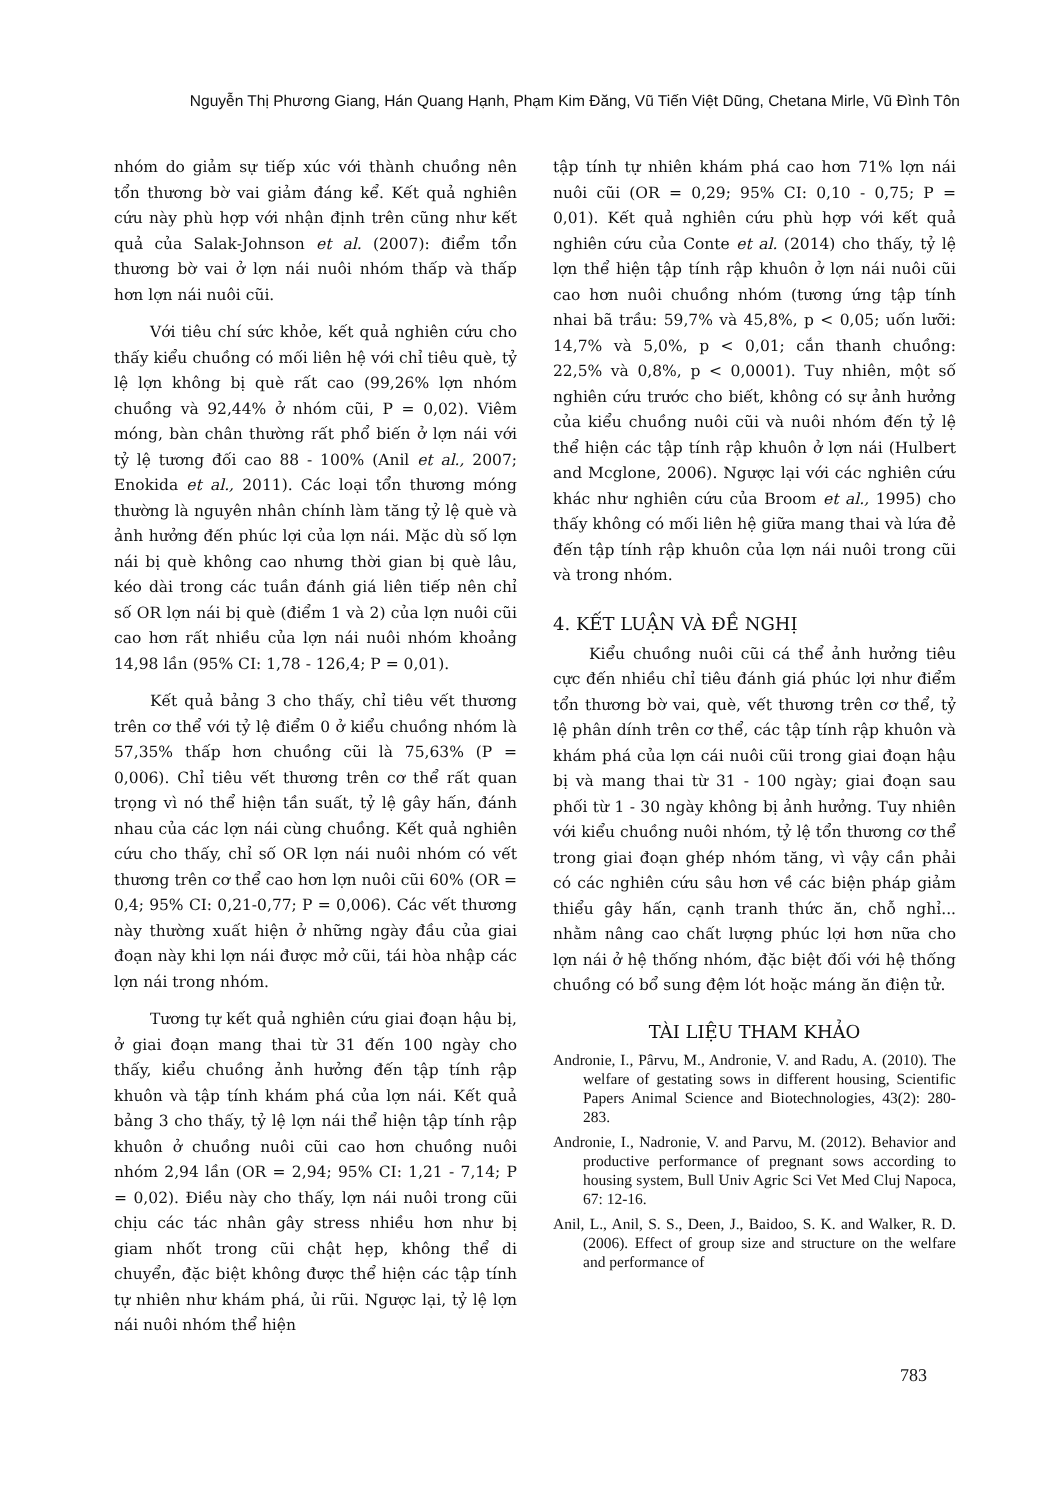Nguyễn Thị Phương Giang, Hán Quang Hạnh, Phạm Kim Đăng, Vũ Tiến Việt Dũng, Chetana Mirle, Vũ Đình Tôn
nhóm do giảm sự tiếp xúc với thành chuồng nên tổn thương bờ vai giảm đáng kể. Kết quả nghiên cứu này phù hợp với nhận định trên cũng như kết quả của Salak-Johnson et al. (2007): điểm tổn thương bờ vai ở lợn nái nuôi nhóm thấp và thấp hơn lợn nái nuôi cũi.
Với tiêu chí sức khỏe, kết quả nghiên cứu cho thấy kiểu chuồng có mối liên hệ với chỉ tiêu què, tỷ lệ lợn không bị què rất cao (99,26% lợn nhóm chuồng và 92,44% ở nhóm cũi, P = 0,02). Viêm móng, bàn chân thường rất phổ biến ở lợn nái với tỷ lệ tương đối cao 88 - 100% (Anil et al., 2007; Enokida et al., 2011). Các loại tổn thương móng thường là nguyên nhân chính làm tăng tỷ lệ què và ảnh hưởng đến phúc lợi của lợn nái. Mặc dù số lợn nái bị què không cao nhưng thời gian bị què lâu, kéo dài trong các tuần đánh giá liên tiếp nên chỉ số OR lợn nái bị què (điểm 1 và 2) của lợn nuôi cũi cao hơn rất nhiều của lợn nái nuôi nhóm khoảng 14,98 lần (95% CI: 1,78 - 126,4; P = 0,01).
Kết quả bảng 3 cho thấy, chỉ tiêu vết thương trên cơ thể với tỷ lệ điểm 0 ở kiểu chuồng nhóm là 57,35% thấp hơn chuồng cũi là 75,63% (P = 0,006). Chỉ tiêu vết thương trên cơ thể rất quan trọng vì nó thể hiện tần suất, tỷ lệ gây hấn, đánh nhau của các lợn nái cùng chuồng. Kết quả nghiên cứu cho thấy, chỉ số OR lợn nái nuôi nhóm có vết thương trên cơ thể cao hơn lợn nuôi cũi 60% (OR = 0,4; 95% CI: 0,21-0,77; P = 0,006). Các vết thương này thường xuất hiện ở những ngày đầu của giai đoạn này khi lợn nái được mở cũi, tái hòa nhập các lợn nái trong nhóm.
Tương tự kết quả nghiên cứu giai đoạn hậu bị, ở giai đoạn mang thai từ 31 đến 100 ngày cho thấy, kiểu chuồng ảnh hưởng đến tập tính rập khuôn và tập tính khám phá của lợn nái. Kết quả bảng 3 cho thấy, tỷ lệ lợn nái thể hiện tập tính rập khuôn ở chuồng nuôi cũi cao hơn chuồng nuôi nhóm 2,94 lần (OR = 2,94; 95% CI: 1,21 - 7,14; P = 0,02). Điều này cho thấy, lợn nái nuôi trong cũi chịu các tác nhân gây stress nhiều hơn như bị giam nhốt trong cũi chật hẹp, không thể di chuyển, đặc biệt không được thể hiện các tập tính tự nhiên như khám phá, ủi rũi. Ngược lại, tỷ lệ lợn nái nuôi nhóm thể hiện
tập tính tự nhiên khám phá cao hơn 71% lợn nái nuôi cũi (OR = 0,29; 95% CI: 0,10 - 0,75; P = 0,01). Kết quả nghiên cứu phù hợp với kết quả nghiên cứu của Conte et al. (2014) cho thấy, tỷ lệ lợn thể hiện tập tính rập khuôn ở lợn nái nuôi cũi cao hơn nuôi chuồng nhóm (tương ứng tập tính nhai bã trầu: 59,7% và 45,8%, p < 0,05; uốn lưỡi: 14,7% và 5,0%, p < 0,01; cắn thanh chuồng: 22,5% và 0,8%, p < 0,0001). Tuy nhiên, một số nghiên cứu trước cho biết, không có sự ảnh hưởng của kiểu chuồng nuôi cũi và nuôi nhóm đến tỷ lệ thể hiện các tập tính rập khuôn ở lợn nái (Hulbert and Mcglone, 2006). Ngược lại với các nghiên cứu khác như nghiên cứu của Broom et al., 1995) cho thấy không có mối liên hệ giữa mang thai và lứa đẻ đến tập tính rập khuôn của lợn nái nuôi trong cũi và trong nhóm.
4. KẾT LUẬN VÀ ĐỀ NGHỊ
Kiểu chuồng nuôi cũi cá thể ảnh hưởng tiêu cực đến nhiều chỉ tiêu đánh giá phúc lợi như điểm tổn thương bờ vai, què, vết thương trên cơ thể, tỷ lệ phân dính trên cơ thể, các tập tính rập khuôn và khám phá của lợn cái nuôi cũi trong giai đoạn hậu bị và mang thai từ 31 - 100 ngày; giai đoạn sau phối từ 1 - 30 ngày không bị ảnh hưởng. Tuy nhiên với kiểu chuồng nuôi nhóm, tỷ lệ tổn thương cơ thể trong giai đoạn ghép nhóm tăng, vì vậy cần phải có các nghiên cứu sâu hơn về các biện pháp giảm thiểu gây hấn, cạnh tranh thức ăn, chỗ nghỉ... nhằm nâng cao chất lượng phúc lợi hơn nữa cho lợn nái ở hệ thống nhóm, đặc biệt đối với hệ thống chuồng có bổ sung đệm lót hoặc máng ăn điện tử.
TÀI LIỆU THAM KHẢO
Andronie, I., Pârvu, M., Andronie, V. and Radu, A. (2010). The welfare of gestating sows in different housing, Scientific Papers Animal Science and Biotechnologies, 43(2): 280-283.
Andronie, I., Nadronie, V. and Parvu, M. (2012). Behavior and productive performance of pregnant sows according to housing system, Bull Univ Agric Sci Vet Med Cluj Napoca, 67: 12-16.
Anil, L., Anil, S. S., Deen, J., Baidoo, S. K. and Walker, R. D. (2006). Effect of group size and structure on the welfare and performance of
783